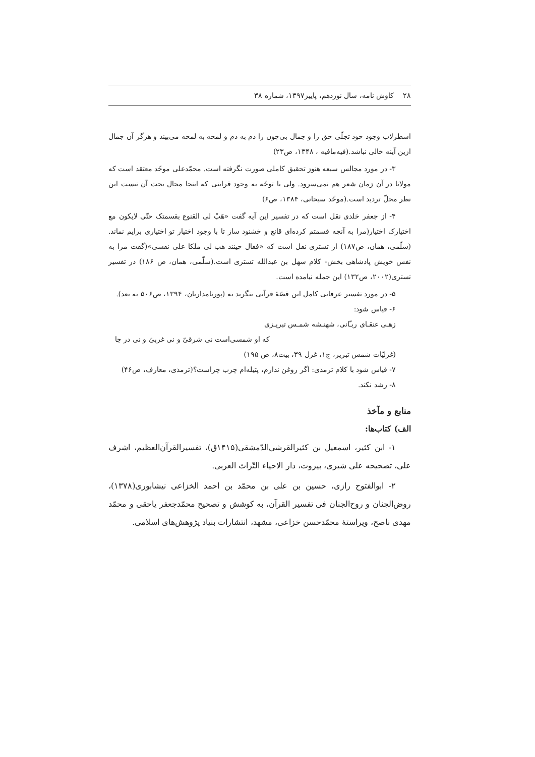۲۸ کاوش نامه، سال نوزدهم، پاییز۱۳۹۷، شماره ۳۸
اسطرلاب وجود خود تجلّی حق را و جمال بی‌چون را دم به دم و لمحه به لمحه می‌بیند و هرگز آن جمال ازین آینه خالی نباشد.(فیه‌مافیه ، ۱۳۴۸، ص۲۳)
۳- در مورد مجالس سبعه هنوز تحقیق کاملی صورت نگرفته است. محمّدعلی موحّد معتقد است که مولانا در آن زمان شعر هم نمی‌سرود. ولی با توجّه به وجود قراینی که اینجا مجال بحث آن نیست این نظر محلّ تردید است.(موحّد سبحانی، ۱۳۸۴، ص۶)
۴- از جعفر خلدی نقل است که در تفسیر این آیه گفت «هَبْ لی القنوع بقسمتک حتّی لایکون مع اختیارک اختیار(مرا به آنچه قسمتم کرده‌ای قانع و خشنود ساز تا با وجود اختیار تو اختیاری برایم نماند.(سلّمی، همان، ص۱۸۷) از تستری نقل است که «فقال حینئذ هب لی ملکا علی نفسی»(گفت مرا به نفس خویش پادشاهی بخش- کلام سهل بن عبدالله تستری است.(سلّمی، همان، ص ۱۸۶) در تفسیر تستری(۲۰۰۲، ص۱۳۲) این جمله نیامده است.
۵- در مورد تفسیر عرفانی کامل این قصّهٔ قرآنی بنگرید به (پورنامداریان، ۱۳۹۴، ص۵۰۶ به بعد).
۶- قیاس شود:
زهـی عنقـای ربـّانی، شهنـشه شمـس تبریـزی
که او شمسی‌است نی شرقیّ و نی غربیّ و نی در جا
(غزلیّات شمس تبریز، ج۱، غزل ۳۹، بیت۸، ص ۱۹۵)
۷- قیاس شود با کلام ترمذی: اگر روغن ندارم، پتیله‌ام چرب چراست؟(ترمذی، معارف، ص۴۶)
۸- رشد نکند.
منابع و مآخذ
الف) کتاب‌ها:
۱- ابن کثیر، اسمعیل بن کثیرالقرشی‌الدّمشقی(۱۴۱۵ق)، تفسیرالقرآن‌العظیم، اشرف علی، تصحیحه علی شیری، بیروت، دار الاحیاء التّراث العربی.
۲- ابوالفتوح رازی، حسین بن علی بن محمّد بن احمد الخزاعی نیشابوری(۱۳۷۸)، روض‌الجنان و روح‌الجنان فی تفسیر القرآن، به کوشش و تصحیح محمّدجعفر یاحقی و محمّد مهدی ناصح، ویراستهٔ محمّدحسن خزاعی، مشهد، انتشارات بنیاد پژوهش‌های اسلامی.